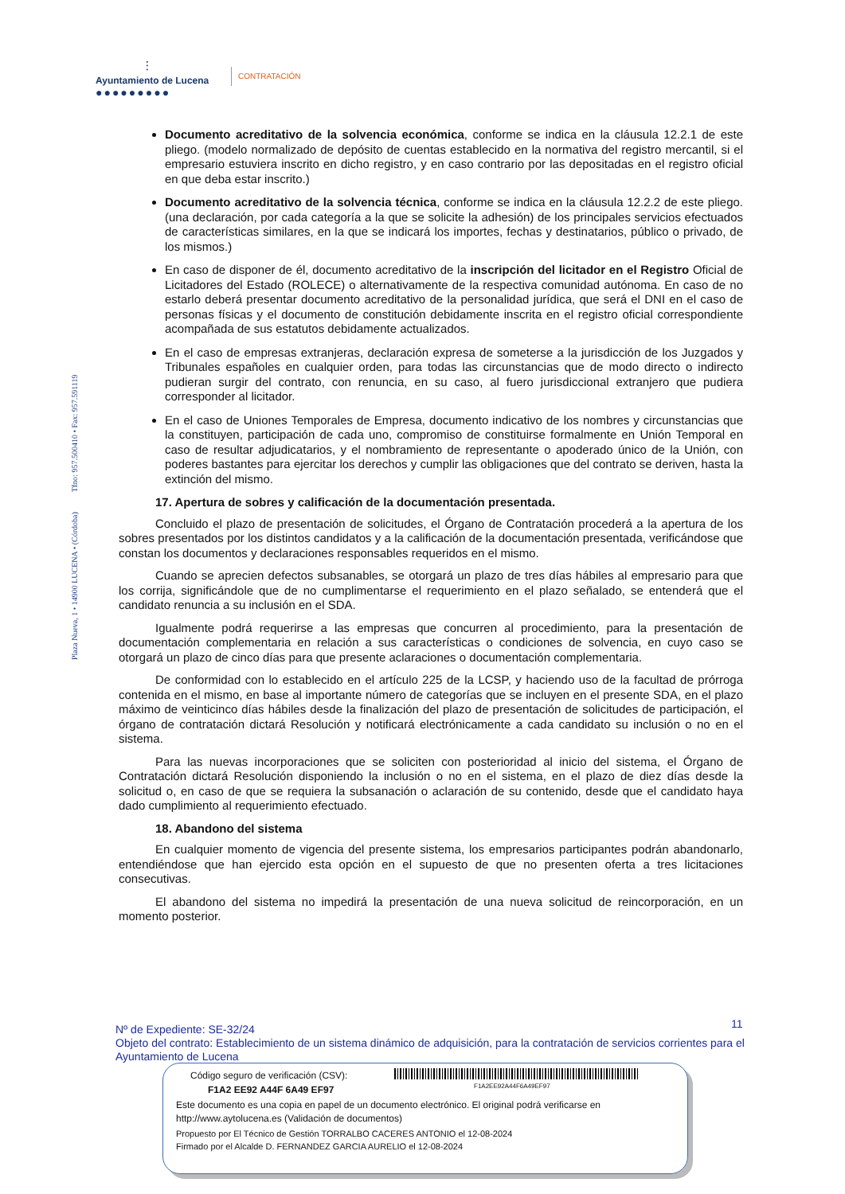⫶
Ayuntamiento de Lucena
●●●●●●●●●
CONTRATACIÓN
Plaza Nueva, 1 • 14900 LUCENA • (Córdoba) Tfno: 957.500410 • Fax: 957.591119
Documento acreditativo de la solvencia económica, conforme se indica en la cláusula 12.2.1 de este pliego. (modelo normalizado de depósito de cuentas establecido en la normativa del registro mercantil, si el empresario estuviera inscrito en dicho registro, y en caso contrario por las depositadas en el registro oficial en que deba estar inscrito.)
Documento acreditativo de la solvencia técnica, conforme se indica en la cláusula 12.2.2 de este pliego. (una declaración, por cada categoría a la que se solicite la adhesión) de los principales servicios efectuados de características similares, en la que se indicará los importes, fechas y destinatarios, público o privado, de los mismos.)
En caso de disponer de él, documento acreditativo de la inscripción del licitador en el Registro Oficial de Licitadores del Estado (ROLECE) o alternativamente de la respectiva comunidad autónoma. En caso de no estarlo deberá presentar documento acreditativo de la personalidad jurídica, que será el DNI en el caso de personas físicas y el documento de constitución debidamente inscrita en el registro oficial correspondiente acompañada de sus estatutos debidamente actualizados.
En el caso de empresas extranjeras, declaración expresa de someterse a la jurisdicción de los Juzgados y Tribunales españoles en cualquier orden, para todas las circunstancias que de modo directo o indirecto pudieran surgir del contrato, con renuncia, en su caso, al fuero jurisdiccional extranjero que pudiera corresponder al licitador.
En el caso de Uniones Temporales de Empresa, documento indicativo de los nombres y circunstancias que la constituyen, participación de cada uno, compromiso de constituirse formalmente en Unión Temporal en caso de resultar adjudicatarios, y el nombramiento de representante o apoderado único de la Unión, con poderes bastantes para ejercitar los derechos y cumplir las obligaciones que del contrato se deriven, hasta la extinción del mismo.
17. Apertura de sobres y calificación de la documentación presentada.
Concluido el plazo de presentación de solicitudes, el Órgano de Contratación procederá a la apertura de los sobres presentados por los distintos candidatos y a la calificación de la documentación presentada, verificándose que constan los documentos y declaraciones responsables requeridos en el mismo.
Cuando se aprecien defectos subsanables, se otorgará un plazo de tres días hábiles al empresario para que los corrija, significándole que de no cumplimentarse el requerimiento en el plazo señalado, se entenderá que el candidato renuncia a su inclusión en el SDA.
Igualmente podrá requerirse a las empresas que concurren al procedimiento, para la presentación de documentación complementaria en relación a sus características o condiciones de solvencia, en cuyo caso se otorgará un plazo de cinco días para que presente aclaraciones o documentación complementaria.
De conformidad con lo establecido en el artículo 225 de la LCSP, y haciendo uso de la facultad de prórroga contenida en el mismo, en base al importante número de categorías que se incluyen en el presente SDA, en el plazo máximo de veinticinco días hábiles desde la finalización del plazo de presentación de solicitudes de participación, el órgano de contratación dictará Resolución y notificará electrónicamente a cada candidato su inclusión o no en el sistema.
Para las nuevas incorporaciones que se soliciten con posterioridad al inicio del sistema, el Órgano de Contratación dictará Resolución disponiendo la inclusión o no en el sistema, en el plazo de diez días desde la solicitud o, en caso de que se requiera la subsanación o aclaración de su contenido, desde que el candidato haya dado cumplimiento al requerimiento efectuado.
18. Abandono del sistema
En cualquier momento de vigencia del presente sistema, los empresarios participantes podrán abandonarlo, entendiéndose que han ejercido esta opción en el supuesto de que no presenten oferta a tres licitaciones consecutivas.
El abandono del sistema no impedirá la presentación de una nueva solicitud de reincorporación, en un momento posterior.
11
Nº de Expediente: SE-32/24
Objeto del contrato: Establecimiento de un sistema dinámico de adquisición, para la contratación de servicios corrientes para el Ayuntamiento de Lucena
Código seguro de verificación (CSV):
F1A2EE92A44F6A49EF97
F1A2 EE92 A44F 6A49 EF97
Este documento es una copia en papel de un documento electrónico. El original podrá verificarse en
http://www.aytolucena.es (Validación de documentos)
Propuesto por El Técnico de Gestión TORRALBO CACERES ANTONIO el 12-08-2024
Firmado por el Alcalde D. FERNANDEZ GARCIA AURELIO el 12-08-2024